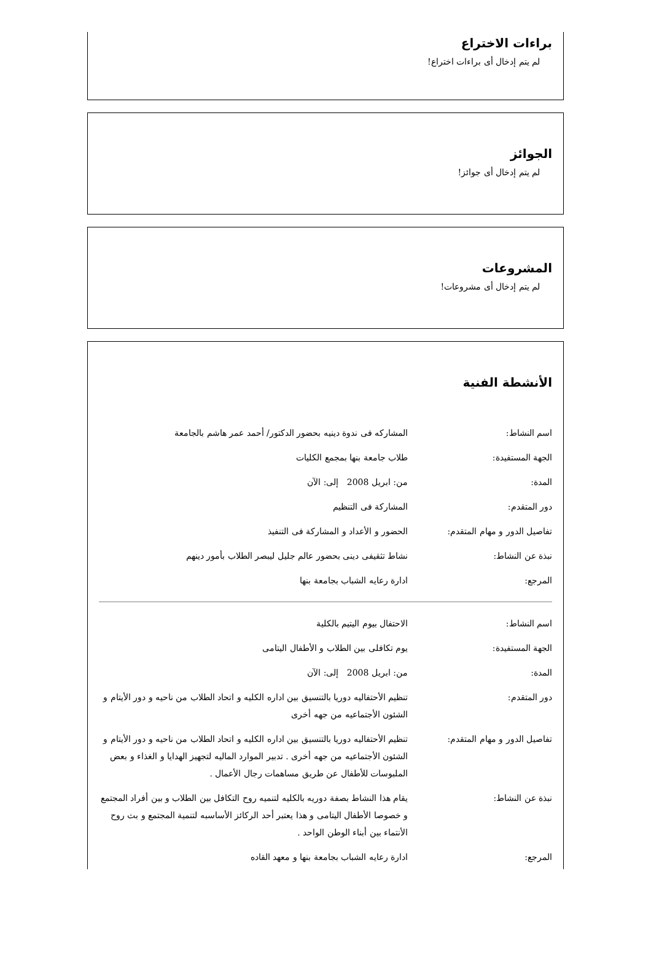براءات الاختراع
لم يتم إدخال أى براءات اختراع!
الجوائز
لم يتم إدخال أى جوائز!
المشروعات
لم يتم إدخال أى مشروعات!
الأنشطة الفنية
| اسم النشاط: | المشاركه فى ندوة دينيه بحضور الدكتور/ أحمد عمر هاشم بالجامعة |
| الجهة المستفيدة: | طلاب جامعة بنها بمجمع الكليات |
| المدة: | من: ابريل 2008 إلى: الآن |
| دور المتقدم: | المشاركة فى التنظيم |
| تفاصيل الدور و مهام المتقدم: | الحضور و الأعداد و المشاركة فى التنفيذ |
| نبذة عن النشاط: | نشاط تثقيفى دينى بحضور عالم جليل ليبصر الطلاب بأمور دينهم |
| المرجع: | ادارة رعايه الشباب بجامعة بنها |
| اسم النشاط: | الاحتفال بيوم اليتيم بالكلية |
| الجهة المستفيدة: | يوم تكافلى بين الطلاب و الأطفال اليتامى |
| المدة: | من: ابريل 2008 إلى: الآن |
| دور المتقدم: | تنظيم الأحتفاليه دوريا بالتنسيق بين اداره الكليه و اتحاد الطلاب من ناحيه و دور الأيتام و الشئون الأجتماعيه من جهه أخرى |
| تفاصيل الدور و مهام المتقدم: | تنظيم الأحتفاليه دوريا بالتنسيق بين اداره الكليه و اتحاد الطلاب من ناحيه و دور الأيتام و الشئون الأجتماعيه من جهه أخرى . تدبير الموارد الماليه لتجهيز الهدايا و الغذاء و بعض الملبوسات للأطفال عن طريق مساهمات رجال الأعمال . |
| نبذة عن النشاط: | يقام هذا النشاط بصفة دوريه بالكليه لتنميه روح التكافل بين الطلاب و بين أفراد المجتمع و خصوصا الأطفال اليتامى و هذا يعتبر أحد الركائز الأساسبه لتنمية المجتمع و بث روح الأنتماء بين أبناء الوطن الواحد . |
| المرجع: | ادارة رعايه الشباب بجامعة بنها و معهد القاده |